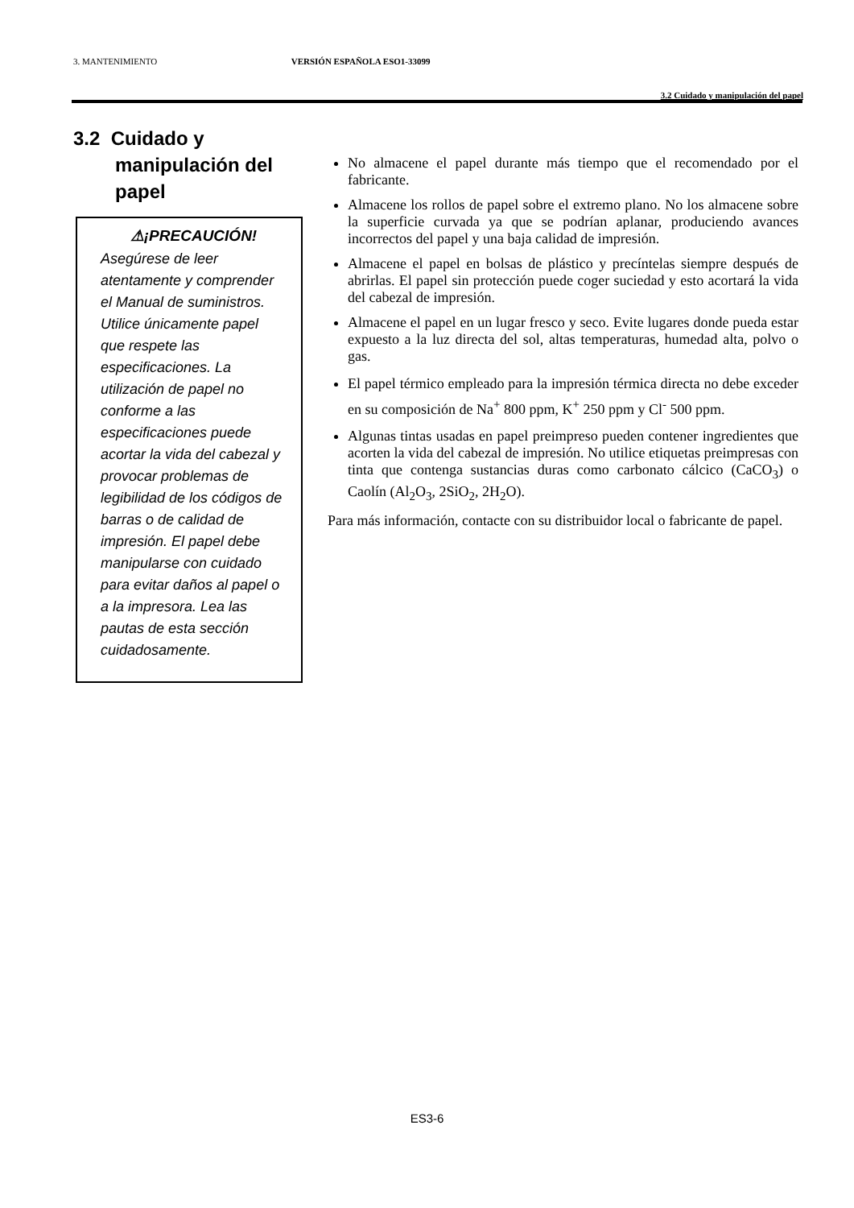3. MANTENIMIENTO VERSIÓN ESPAÑOLA ESO1-33099
3.2 Cuidado y manipulación del papel
3.2 Cuidado y manipulación del papel
⚠¡PRECAUCIÓN!
Asegúrese de leer atentamente y comprender el Manual de suministros. Utilice únicamente papel que respete las especificaciones. La utilización de papel no conforme a las especificaciones puede acortar la vida del cabezal y provocar problemas de legibilidad de los códigos de barras o de calidad de impresión. El papel debe manipularse con cuidado para evitar daños al papel o a la impresora. Lea las pautas de esta sección cuidadosamente.
No almacene el papel durante más tiempo que el recomendado por el fabricante.
Almacene los rollos de papel sobre el extremo plano. No los almacene sobre la superficie curvada ya que se podrían aplanar, produciendo avances incorrectos del papel y una baja calidad de impresión.
Almacene el papel en bolsas de plástico y precíntelas siempre después de abrirlas. El papel sin protección puede coger suciedad y esto acortará la vida del cabezal de impresión.
Almacene el papel en un lugar fresco y seco. Evite lugares donde pueda estar expuesto a la luz directa del sol, altas temperaturas, humedad alta, polvo o gas.
El papel térmico empleado para la impresión térmica directa no debe exceder en su composición de Na<sup>+</sup> 800 ppm, K<sup>+</sup> 250 ppm y Cl<sup>-</sup> 500 ppm.
Algunas tintas usadas en papel preimpreso pueden contener ingredientes que acorten la vida del cabezal de impresión. No utilice etiquetas preimpresas con tinta que contenga sustancias duras como carbonato cálcico (CaCO<sub>3</sub>) o Caolín (Al<sub>2</sub>O<sub>3</sub>, 2SiO<sub>2</sub>, 2H<sub>2</sub>O).
Para más información, contacte con su distribuidor local o fabricante de papel.
ES3-6